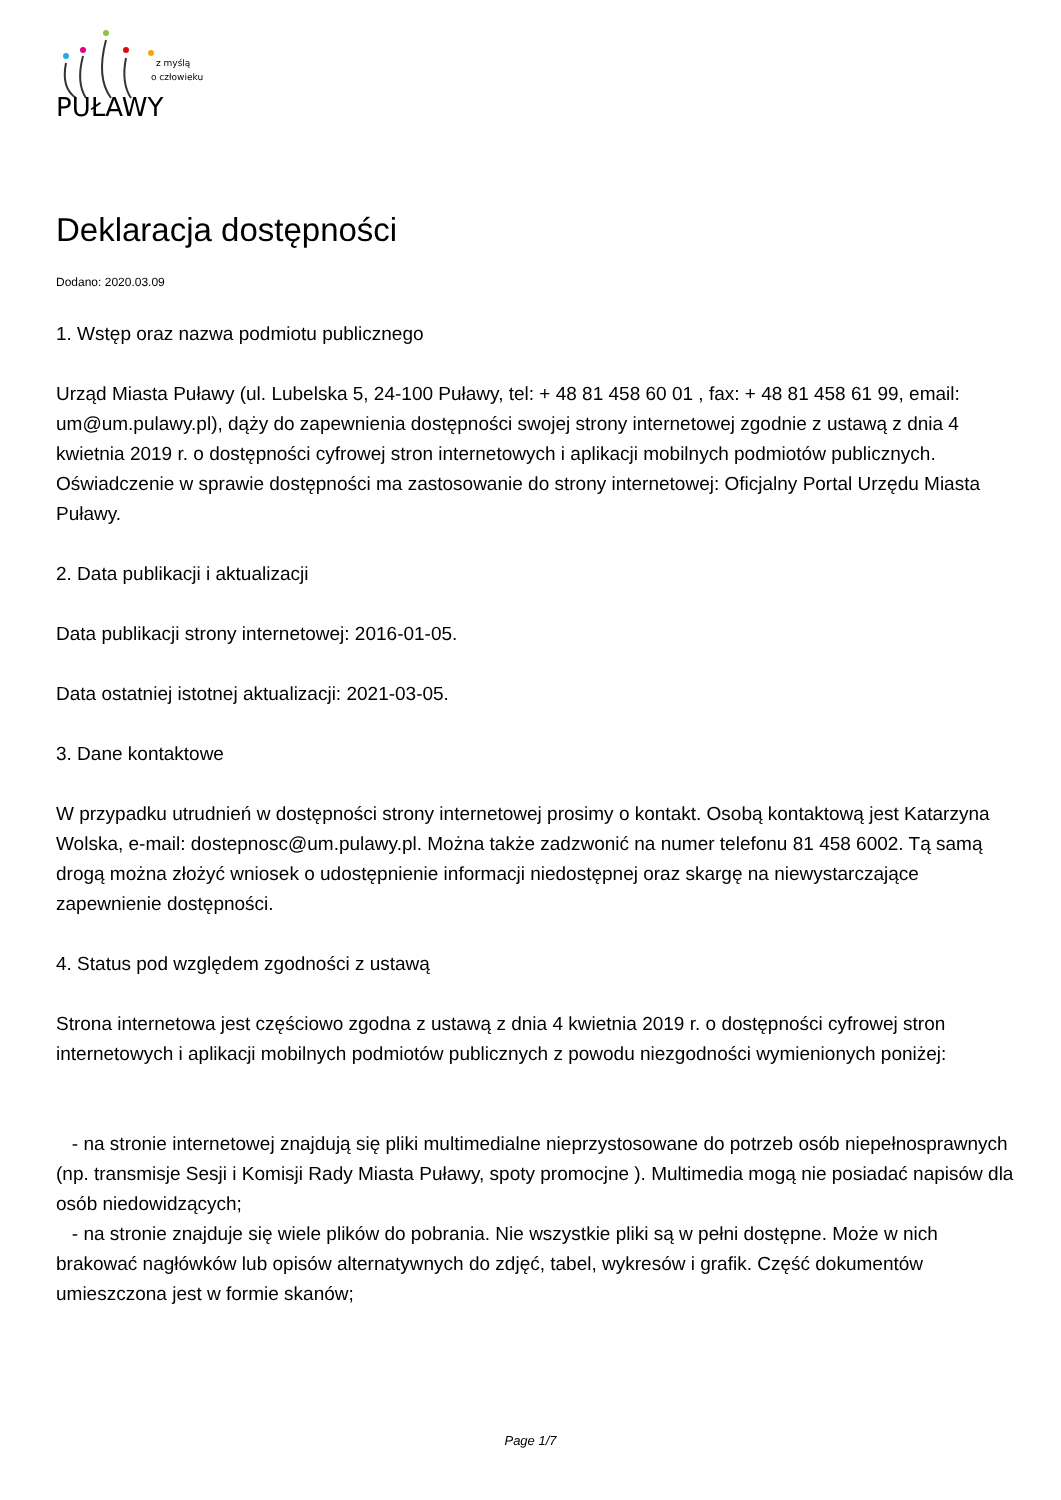z myślą
o człowieku
PUŁAWY
Deklaracja dostępności
Dodano: 2020.03.09
1. Wstęp oraz nazwa podmiotu publicznego
Urząd Miasta Puławy (ul. Lubelska 5, 24-100 Puławy, tel: + 48 81 458 60 01 , fax: + 48 81 458 61 99, email: um@um.pulawy.pl), dąży do zapewnienia dostępności swojej strony internetowej zgodnie z ustawą z dnia 4 kwietnia 2019 r. o dostępności cyfrowej stron internetowych i aplikacji mobilnych podmiotów publicznych. Oświadczenie w sprawie dostępności ma zastosowanie do strony internetowej: Oficjalny Portal Urzędu Miasta Puławy.
2. Data publikacji i aktualizacji
Data publikacji strony internetowej: 2016-01-05.
Data ostatniej istotnej aktualizacji: 2021-03-05.
3. Dane kontaktowe
W przypadku utrudnień w dostępności strony internetowej prosimy o kontakt. Osobą kontaktową jest Katarzyna Wolska, e-mail: dostepnosc@um.pulawy.pl. Można także zadzwonić na numer telefonu 81 458 6002. Tą samą drogą można złożyć wniosek o udostępnienie informacji niedostępnej oraz skargę na niewystarczające zapewnienie dostępności.
4. Status pod względem zgodności z ustawą
Strona internetowa jest częściowo zgodna z ustawą z dnia 4 kwietnia 2019 r. o dostępności cyfrowej stron internetowych i aplikacji mobilnych podmiotów publicznych z powodu niezgodności wymienionych poniżej:
- na stronie internetowej znajdują się pliki multimedialne nieprzystosowane do potrzeb osób niepełnosprawnych (np. transmisje Sesji i Komisji Rady Miasta Puławy, spoty promocjne ). Multimedia mogą nie posiadać napisów dla osób niedowidzących;
- na stronie znajduje się wiele plików do pobrania. Nie wszystkie pliki są w pełni dostępne. Może w nich brakować nagłówków lub opisów alternatywnych do zdjęć, tabel, wykresów i grafik. Część dokumentów umieszczona jest w formie skanów;
Page 1/7